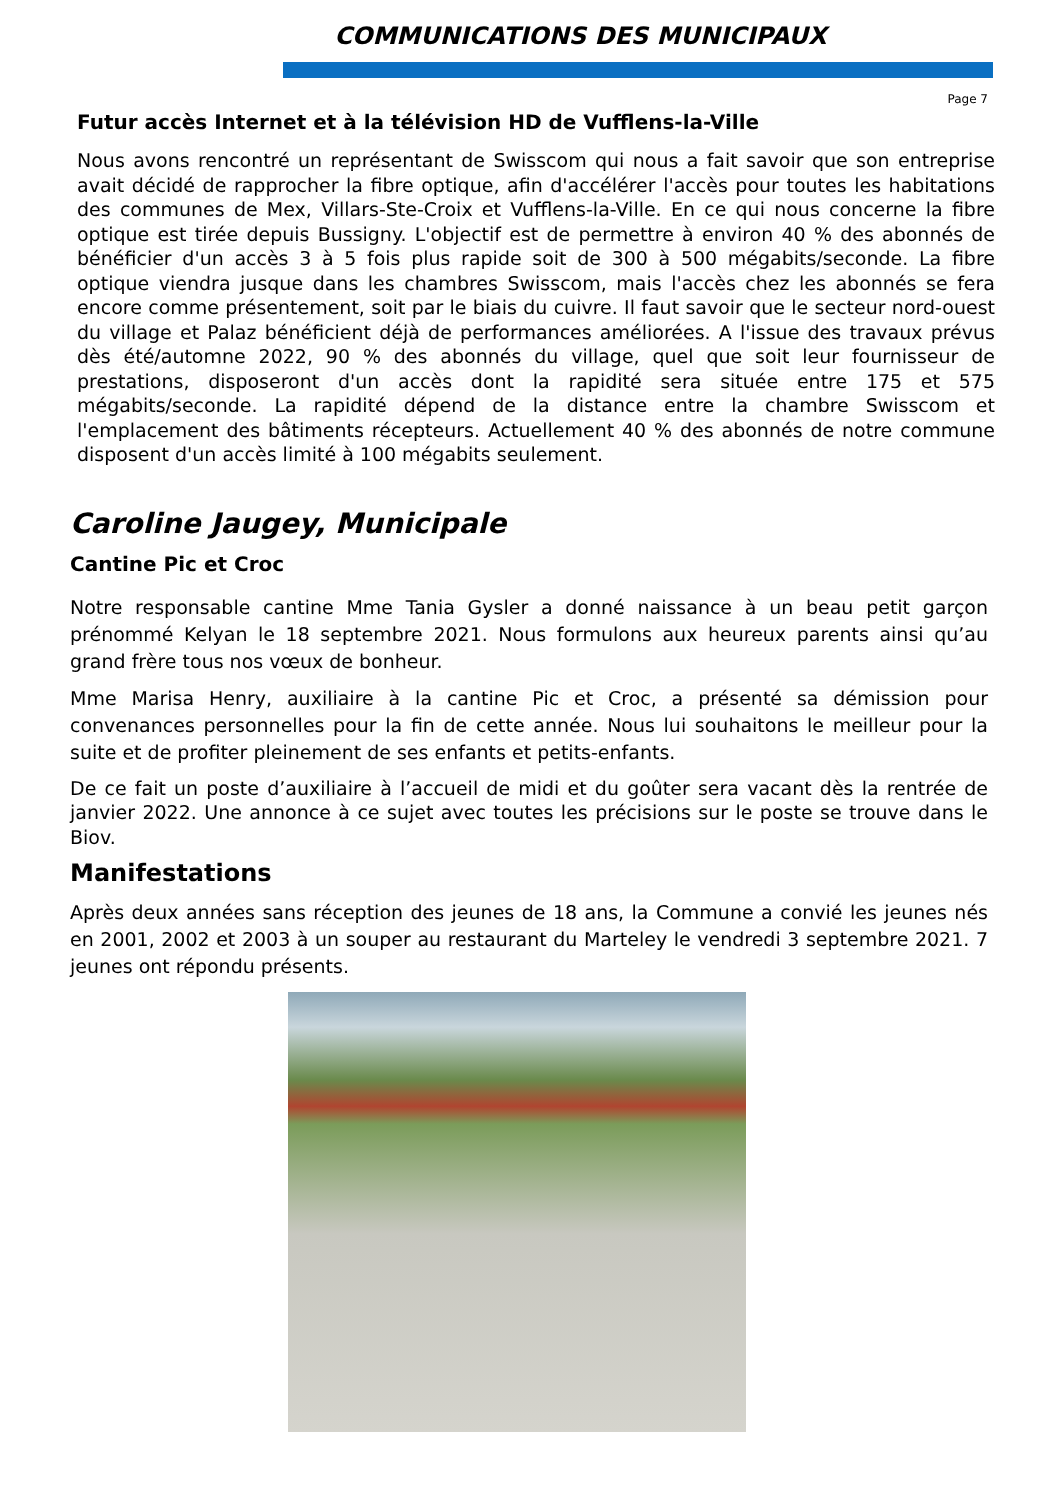COMMUNICATIONS DES MUNICIPAUX
Page 7
Futur accès Internet et à la télévision HD de Vufflens-la-Ville
Nous avons rencontré un représentant de Swisscom qui nous a fait savoir que son entreprise avait décidé de rapprocher la fibre optique, afin d'accélérer l'accès pour toutes les habitations des communes de Mex, Villars-Ste-Croix et Vufflens-la-Ville. En ce qui nous concerne la fibre optique est tirée depuis Bussigny. L'objectif est de permettre à environ 40 % des abonnés de bénéficier d'un accès 3 à 5 fois plus rapide soit de 300 à 500 mégabits/seconde. La fibre optique viendra jusque dans les chambres Swisscom, mais l'accès chez les abonnés se fera encore comme présentement, soit par le biais du cuivre. Il faut savoir que le secteur nord-ouest du village et Palaz bénéficient déjà de performances améliorées. A l'issue des travaux prévus dès été/automne 2022, 90 % des abonnés du village, quel que soit leur fournisseur de prestations, disposeront d'un accès dont la rapidité sera située entre 175 et 575 mégabits/seconde. La rapidité dépend de la distance entre la chambre Swisscom et l'emplacement des bâtiments récepteurs. Actuellement 40 % des abonnés de notre commune disposent d'un accès limité à 100 mégabits seulement.
Caroline Jaugey, Municipale
Cantine Pic et Croc
Notre responsable cantine Mme Tania Gysler a donné naissance à un beau petit garçon prénommé Kelyan le 18 septembre 2021. Nous formulons aux heureux parents ainsi qu’au grand frère tous nos vœux de bonheur.
Mme Marisa Henry, auxiliaire à la cantine Pic et Croc, a présenté sa démission pour convenances personnelles pour la fin de cette année. Nous lui souhaitons le meilleur pour la suite et de profiter pleinement de ses enfants et petits-enfants.
De ce fait un poste d’auxiliaire à l’accueil de midi et du goûter sera vacant dès la rentrée de janvier 2022. Une annonce à ce sujet avec toutes les précisions sur le poste se trouve dans le Biov.
Manifestations
Après deux années sans réception des jeunes de 18 ans, la Commune a convié les jeunes nés en 2001, 2002 et 2003 à un souper au restaurant du Marteley le vendredi 3 septembre 2021. 7 jeunes ont répondu présents.